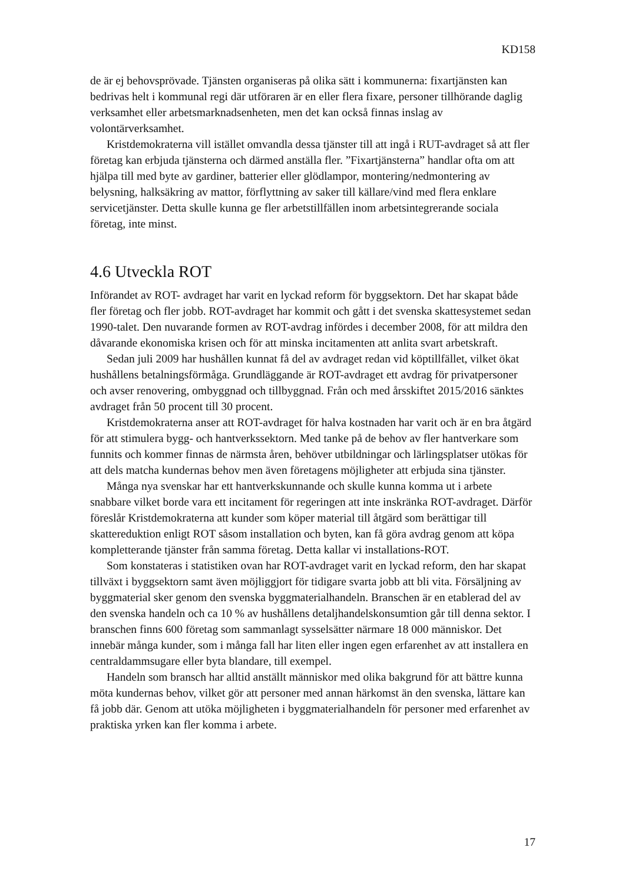KD158
de är ej behovsprövade. Tjänsten organiseras på olika sätt i kommunerna: fixartjänsten kan bedrivas helt i kommunal regi där utföraren är en eller flera fixare, personer tillhörande daglig verksamhet eller arbetsmarknadsenheten, men det kan också finnas inslag av volontärverksamhet.
Kristdemokraterna vill istället omvandla dessa tjänster till att ingå i RUT-avdraget så att fler företag kan erbjuda tjänsterna och därmed anställa fler. ”Fixartjänsterna” handlar ofta om att hjälpa till med byte av gardiner, batterier eller glödlampor, montering/nedmontering av belysning, halksäkring av mattor, förflyttning av saker till källare/vind med flera enklare servicetjänster. Detta skulle kunna ge fler arbetstillfällen inom arbetsintegrerande sociala företag, inte minst.
4.6 Utveckla ROT
Införandet av ROT- avdraget har varit en lyckad reform för byggsektorn. Det har skapat både fler företag och fler jobb. ROT-avdraget har kommit och gått i det svenska skattesystemet sedan 1990-talet. Den nuvarande formen av ROT-avdrag infördes i december 2008, för att mildra den dåvarande ekonomiska krisen och för att minska incitamenten att anlita svart arbetskraft.
Sedan juli 2009 har hushållen kunnat få del av avdraget redan vid köptillfället, vilket ökat hushållens betalningsförmåga. Grundläggande är ROT-avdraget ett avdrag för privatpersoner och avser renovering, ombyggnad och tillbyggnad. Från och med årsskiftet 2015/2016 sänktes avdraget från 50 procent till 30 procent.
Kristdemokraterna anser att ROT-avdraget för halva kostnaden har varit och är en bra åtgärd för att stimulera bygg- och hantverkssektorn. Med tanke på de behov av fler hantverkare som funnits och kommer finnas de närmsta åren, behöver utbildningar och lärlingsplatser utökas för att dels matcha kundernas behov men även företagens möjligheter att erbjuda sina tjänster.
Många nya svenskar har ett hantverkskunnande och skulle kunna komma ut i arbete snabbare vilket borde vara ett incitament för regeringen att inte inskränka ROT-avdraget. Därför föreslår Kristdemokraterna att kunder som köper material till åtgärd som berättigar till skattereduktion enligt ROT såsom installation och byten, kan få göra avdrag genom att köpa kompletterande tjänster från samma företag. Detta kallar vi installations-ROT.
Som konstateras i statistiken ovan har ROT-avdraget varit en lyckad reform, den har skapat tillväxt i byggsektorn samt även möjliggjort för tidigare svarta jobb att bli vita. Försäljning av byggmaterial sker genom den svenska byggmaterialhandeln. Branschen är en etablerad del av den svenska handeln och ca 10 % av hushållens detaljhandelskonsumtion går till denna sektor. I branschen finns 600 företag som sammanlagt sysselsätter närmare 18 000 människor. Det innebär många kunder, som i många fall har liten eller ingen egen erfarenhet av att installera en centraldammsugare eller byta blandare, till exempel.
Handeln som bransch har alltid anställt människor med olika bakgrund för att bättre kunna möta kundernas behov, vilket gör att personer med annan härkomst än den svenska, lättare kan få jobb där. Genom att utöka möjligheten i byggmaterialhandeln för personer med erfarenhet av praktiska yrken kan fler komma i arbete.
17